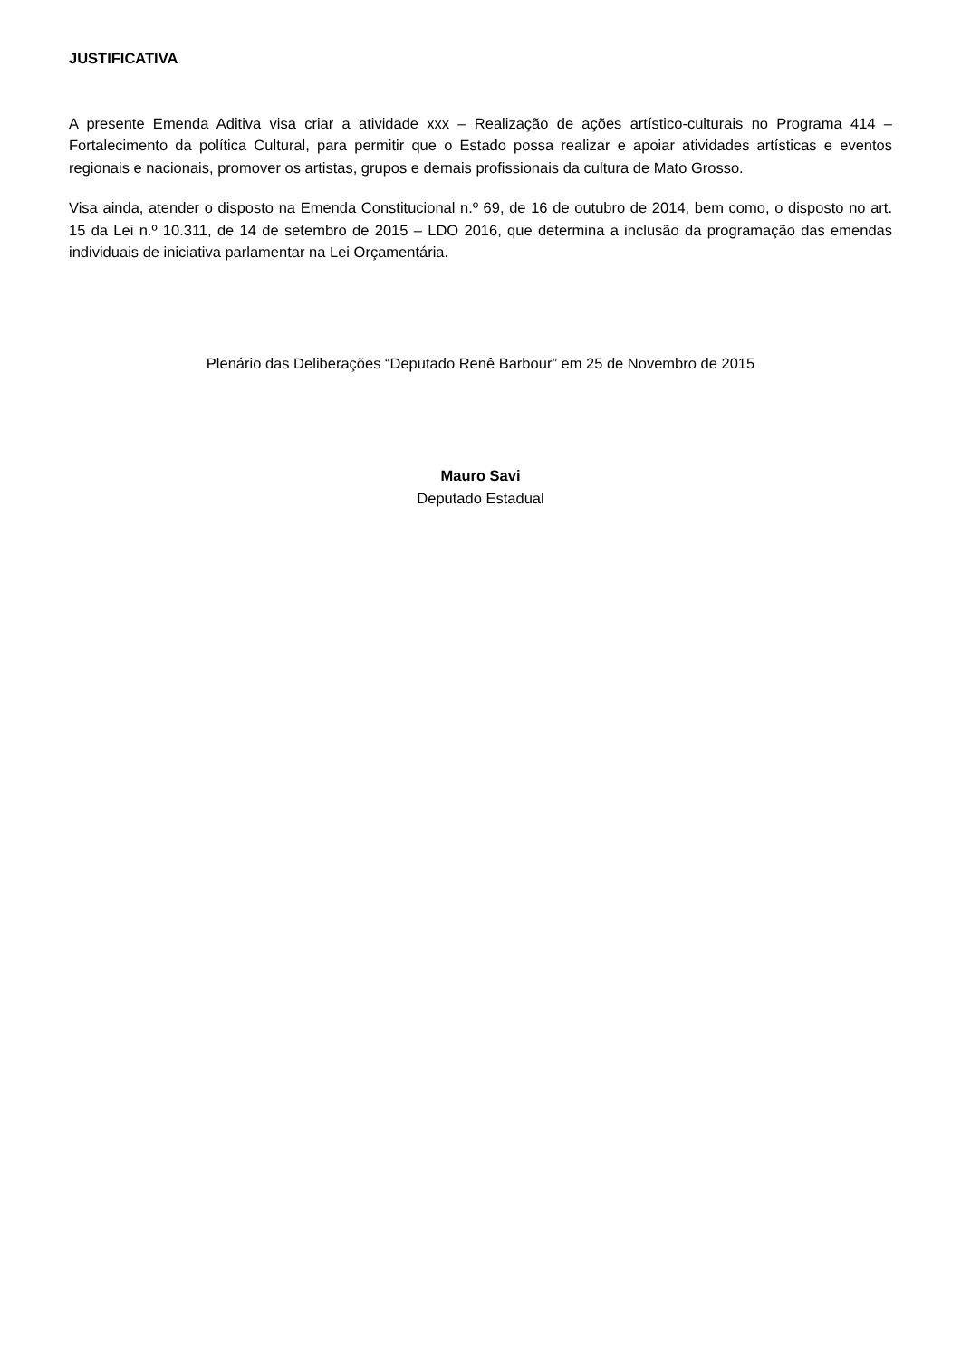JUSTIFICATIVA
A presente Emenda Aditiva visa criar a atividade xxx – Realização de ações artístico-culturais no Programa 414 – Fortalecimento da política Cultural, para permitir que o Estado possa realizar e apoiar atividades artísticas e eventos regionais e nacionais, promover os artistas, grupos e demais profissionais da cultura de Mato Grosso.
Visa ainda, atender o disposto na Emenda Constitucional n.º 69, de 16 de outubro de 2014, bem como, o disposto no art. 15 da Lei n.º 10.311, de 14 de setembro de 2015 – LDO 2016, que determina a inclusão da programação das emendas individuais de iniciativa parlamentar na Lei Orçamentária.
Plenário das Deliberações “Deputado Renê Barbour” em 25 de Novembro de 2015
Mauro Savi
Deputado Estadual